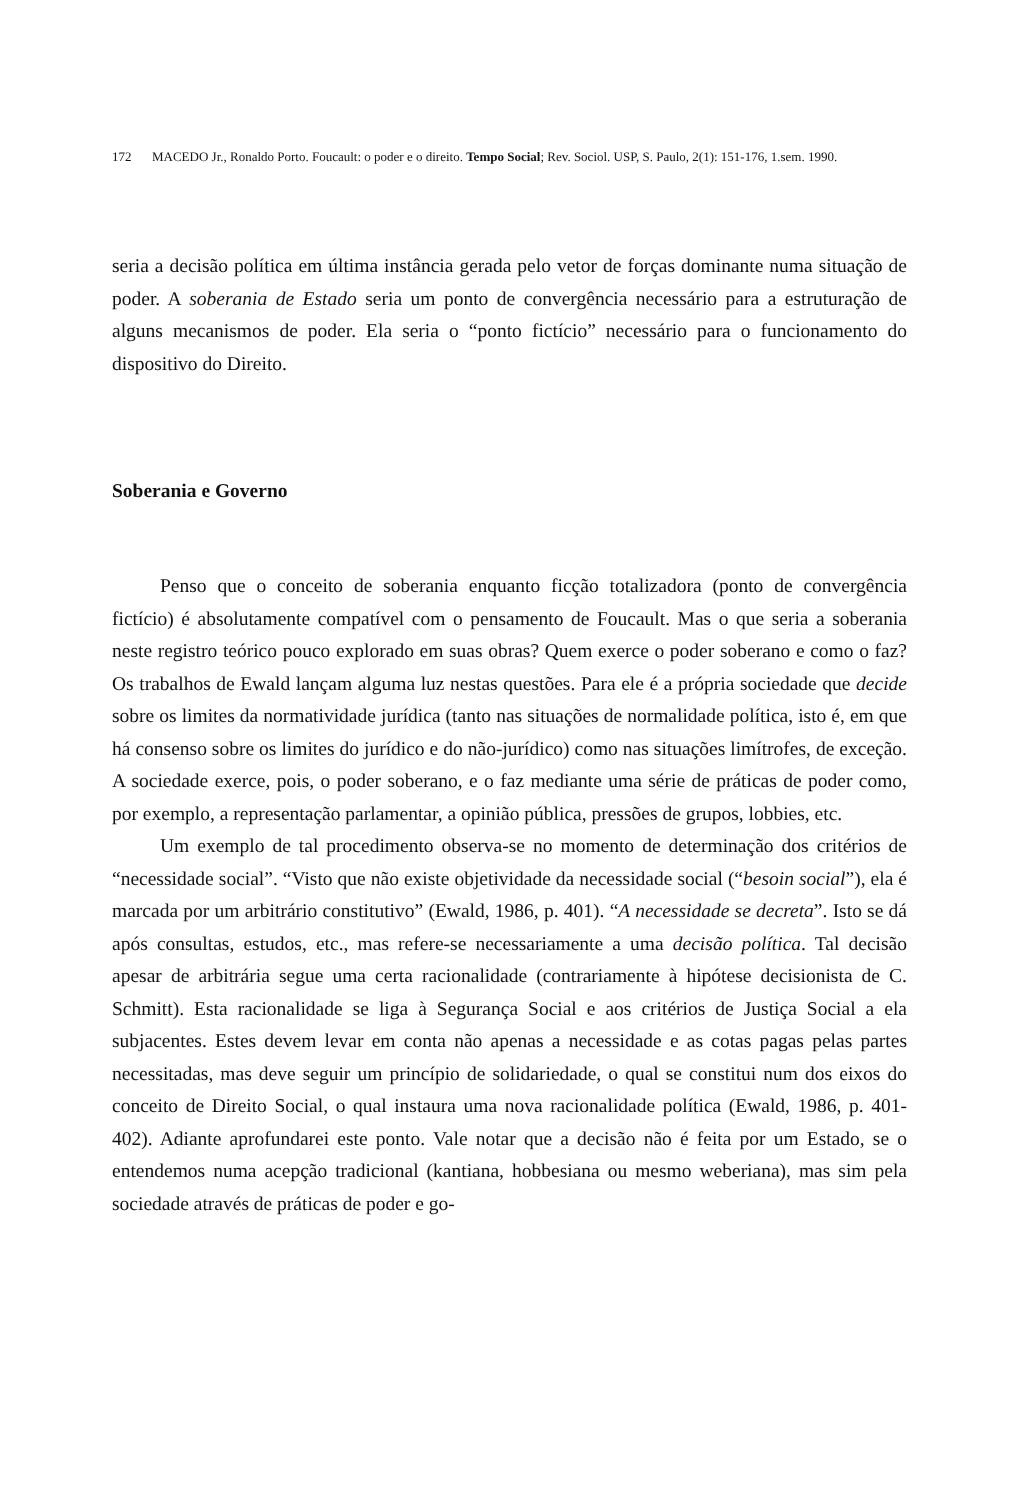172 MACEDO Jr., Ronaldo Porto. Foucault: o poder e o direito. Tempo Social; Rev. Sociol. USP, S. Paulo, 2(1): 151-176, 1.sem. 1990.
seria a decisão política em última instância gerada pelo vetor de forças dominante numa situação de poder. A soberania de Estado seria um ponto de convergência necessário para a estruturação de alguns mecanismos de poder. Ela seria o “ponto fictício” necessário para o funcionamento do dispositivo do Direito.
Soberania e Governo
Penso que o conceito de soberania enquanto ficção totalizadora (ponto de convergência fictício) é absolutamente compatível com o pensamento de Foucault. Mas o que seria a soberania neste registro teórico pouco explorado em suas obras? Quem exerce o poder soberano e como o faz? Os trabalhos de Ewald lançam alguma luz nestas questões. Para ele é a própria sociedade que decide sobre os limites da normatividade jurídica (tanto nas situações de normalidade política, isto é, em que há consenso sobre os limites do jurídico e do não-jurídico) como nas situações limítrofes, de exceção. A sociedade exerce, pois, o poder soberano, e o faz mediante uma série de práticas de poder como, por exemplo, a representação parlamentar, a opinião pública, pressões de grupos, lobbies, etc.
Um exemplo de tal procedimento observa-se no momento de determinação dos critérios de “necessidade social”. “Visto que não existe objetividade da necessidade social (“besoin social”), ela é marcada por um arbitrário constitutivo” (Ewald, 1986, p. 401). “A necessidade se decreta”. Isto se dá após consultas, estudos, etc., mas refere-se necessariamente a uma decisão política. Tal decisão apesar de arbitrária segue uma certa racionalidade (contrariamente à hipótese decisionista de C. Schmitt). Esta racionalidade se liga à Segurança Social e aos critérios de Justiça Social a ela subjacentes. Estes devem levar em conta não apenas a necessidade e as cotas pagas pelas partes necessitadas, mas deve seguir um princípio de solidariedade, o qual se constitui num dos eixos do conceito de Direito Social, o qual instaura uma nova racionalidade política (Ewald, 1986, p. 401-402). Adiante aprofundarei este ponto. Vale notar que a decisão não é feita por um Estado, se o entendemos numa acepção tradicional (kantiana, hobbesiana ou mesmo weberiana), mas sim pela sociedade através de práticas de poder e go-